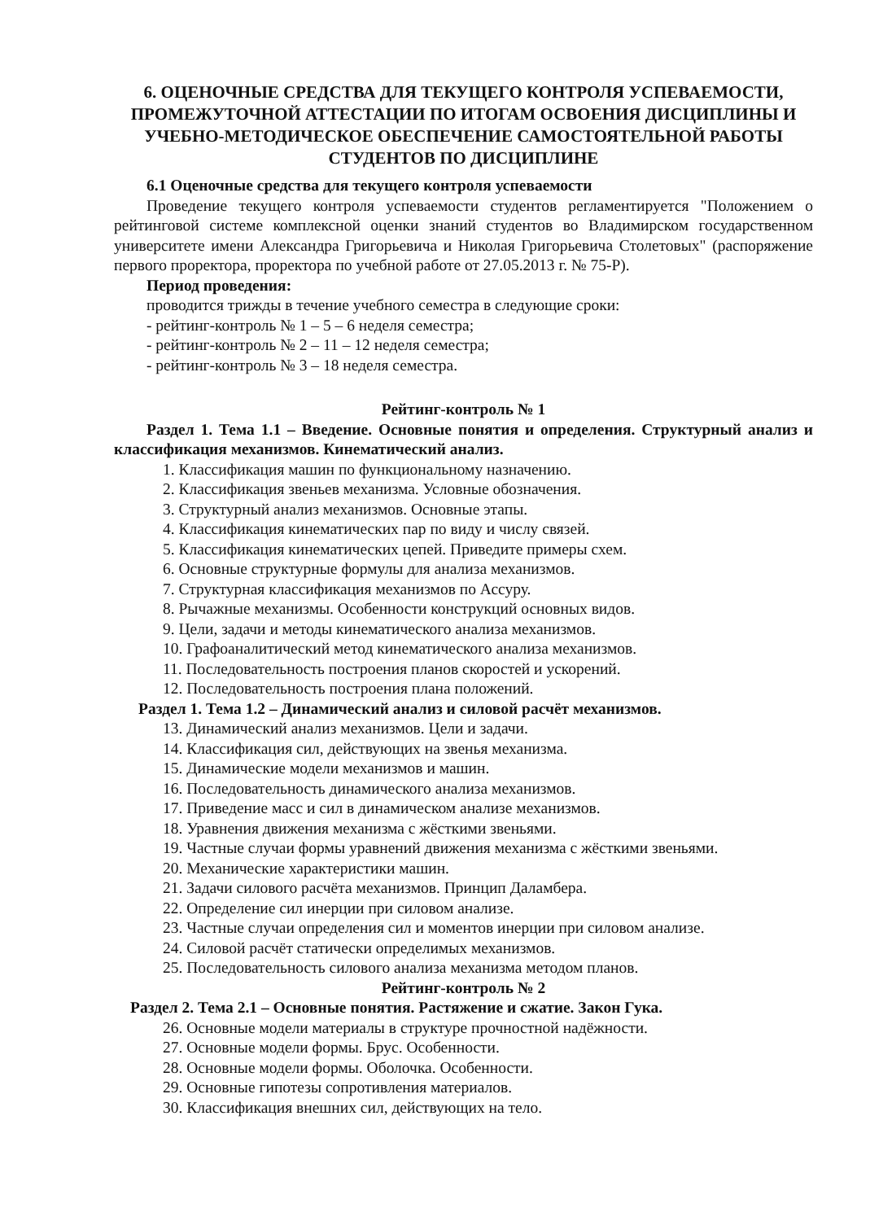6. ОЦЕНОЧНЫЕ СРЕДСТВА ДЛЯ ТЕКУЩЕГО КОНТРОЛЯ УСПЕВАЕМОСТИ, ПРОМЕЖУТОЧНОЙ АТТЕСТАЦИИ ПО ИТОГАМ ОСВОЕНИЯ ДИСЦИПЛИНЫ И УЧЕБНО-МЕТОДИЧЕСКОЕ ОБЕСПЕЧЕНИЕ САМОСТОЯТЕЛЬНОЙ РАБОТЫ СТУДЕНТОВ ПО ДИСЦИПЛИНЕ
6.1 Оценочные средства для текущего контроля успеваемости
Проведение текущего контроля успеваемости студентов регламентируется "Положением о рейтинговой системе комплексной оценки знаний студентов во Владимирском государственном университете имени Александра Григорьевича и Николая Григорьевича Столетовых" (распоряжение первого проректора, проректора по учебной работе от 27.05.2013 г. № 75-Р).
Период проведения:
проводится трижды в течение учебного семестра в следующие сроки:
- рейтинг-контроль № 1 – 5 – 6 неделя семестра;
- рейтинг-контроль № 2 – 11 – 12 неделя семестра;
- рейтинг-контроль № 3 – 18 неделя семестра.
Рейтинг-контроль № 1
Раздел 1. Тема 1.1 – Введение. Основные понятия и определения. Структурный анализ и классификация механизмов. Кинематический анализ.
1. Классификация машин по функциональному назначению.
2. Классификация звеньев механизма. Условные обозначения.
3. Структурный анализ механизмов. Основные этапы.
4. Классификация кинематических пар по виду и числу связей.
5. Классификация кинематических цепей. Приведите примеры схем.
6. Основные структурные формулы для анализа механизмов.
7. Структурная классификация механизмов по Ассуру.
8. Рычажные механизмы. Особенности конструкций основных видов.
9. Цели, задачи и методы кинематического анализа механизмов.
10. Графоаналитический метод кинематического анализа механизмов.
11. Последовательность построения планов скоростей и ускорений.
12. Последовательность построения плана положений.
Раздел 1. Тема 1.2 – Динамический анализ и силовой расчёт механизмов.
13. Динамический анализ механизмов. Цели и задачи.
14. Классификация сил, действующих на звенья механизма.
15. Динамические модели механизмов и машин.
16. Последовательность динамического анализа механизмов.
17. Приведение масс и сил в динамическом анализе механизмов.
18. Уравнения движения механизма с жёсткими звеньями.
19. Частные случаи формы уравнений движения механизма с жёсткими звеньями.
20. Механические характеристики машин.
21. Задачи силового расчёта механизмов. Принцип Даламбера.
22. Определение сил инерции при силовом анализе.
23. Частные случаи определения сил и моментов инерции при силовом анализе.
24. Силовой расчёт статически определимых механизмов.
25. Последовательность силового анализа механизма методом планов.
Рейтинг-контроль № 2
Раздел 2. Тема 2.1 – Основные понятия. Растяжение и сжатие. Закон Гука.
26. Основные модели материалы в структуре прочностной надёжности.
27. Основные модели формы. Брус. Особенности.
28. Основные модели формы. Оболочка. Особенности.
29. Основные гипотезы сопротивления материалов.
30. Классификация внешних сил, действующих на тело.